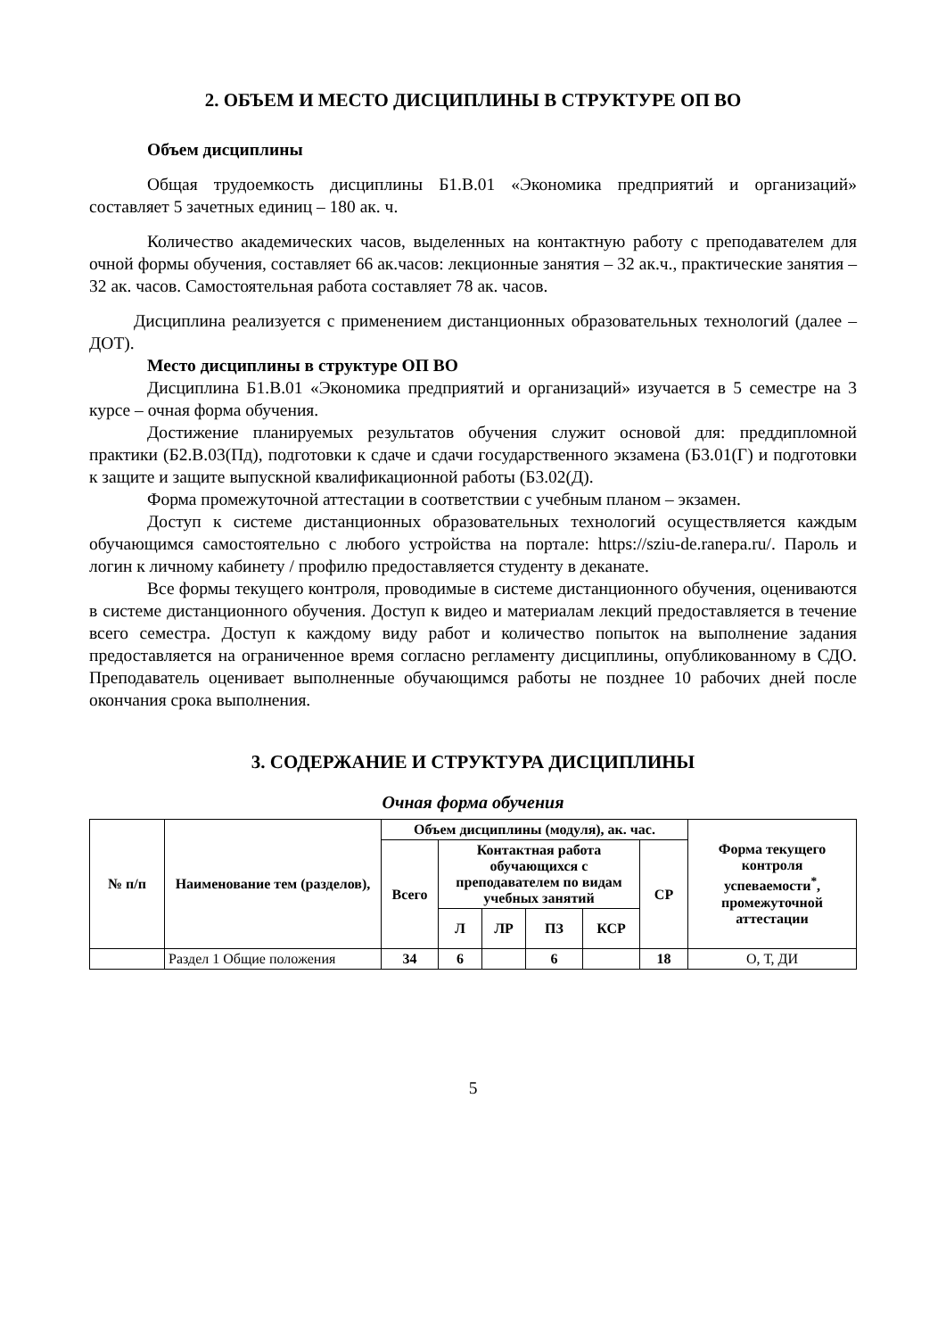2. ОБЪЕМ И МЕСТО ДИСЦИПЛИНЫ В СТРУКТУРЕ ОП ВО
Объем дисциплины
Общая трудоемкость дисциплины Б1.В.01 «Экономика предприятий и организаций» составляет 5 зачетных единиц – 180 ак. ч.
Количество академических часов, выделенных на контактную работу с преподавателем для очной формы обучения, составляет 66 ак.часов: лекционные занятия – 32 ак.ч., практические занятия – 32 ак. часов. Самостоятельная работа составляет 78 ак. часов.
Дисциплина реализуется с применением дистанционных образовательных технологий (далее – ДОТ).
Место дисциплины в структуре ОП ВО
Дисциплина Б1.В.01 «Экономика предприятий и организаций» изучается в 5 семестре на 3 курсе – очная форма обучения.
Достижение планируемых результатов обучения служит основой для: преддипломной практики (Б2.В.03(Пд), подготовки к сдаче и сдачи государственного экзамена (Б3.01(Г) и подготовки к защите и защите выпускной квалификационной работы (Б3.02(Д).
Форма промежуточной аттестации в соответствии с учебным планом – экзамен.
Доступ к системе дистанционных образовательных технологий осуществляется каждым обучающимся самостоятельно с любого устройства на портале: https://sziu-de.ranepa.ru/. Пароль и логин к личному кабинету / профилю предоставляется студенту в деканате.
Все формы текущего контроля, проводимые в системе дистанционного обучения, оцениваются в системе дистанционного обучения. Доступ к видео и материалам лекций предоставляется в течение всего семестра. Доступ к каждому виду работ и количество попыток на выполнение задания предоставляется на ограниченное время согласно регламенту дисциплины, опубликованному в СДО. Преподаватель оценивает выполненные обучающимся работы не позднее 10 рабочих дней после окончания срока выполнения.
3. СОДЕРЖАНИЕ И СТРУКТУРА ДИСЦИПЛИНЫ
Очная форма обучения
| № п/п | Наименование тем (разделов), | Объем дисциплины (модуля), ак. час. | | | | | | Форма текущего контроля успеваемости<sup>*</sup>, промежуточной аттестации |
| --- | --- | --- | --- | --- | --- | --- | --- | --- |
| | | Всего | Контактная работа обучающихся с преподавателем по видам учебных занятий | | | | СР | |
| | | | Л | ЛР | ПЗ | КСР | | |
| | Раздел 1 Общие положения | 34 | 6 | | 6 | | 18 | О, Т, ДИ |
5